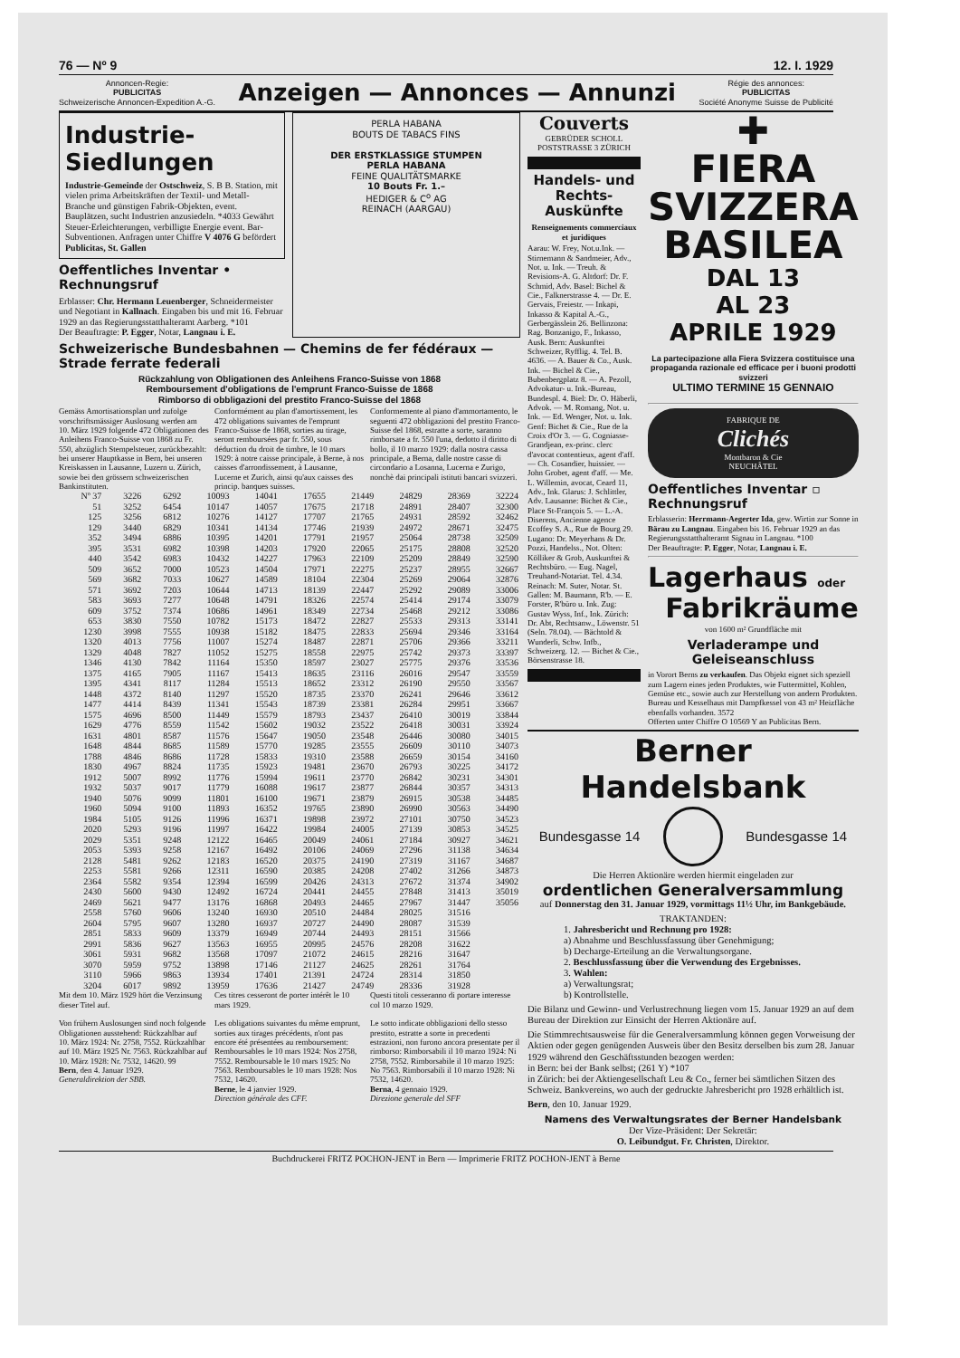76 — Nº 9 12. I. 1929
Annoncen-Regie:
PUBLICITAS
Schweizerische Annoncen-Expedition A.-G.
Anzeigen — Annonces — Annunzi
Régie des annonces:
PUBLICITAS
Société Anonyme Suisse de Publicité
Industrie-Siedlungen
Industrie-Gemeinde der Ostschweiz, S. B B. Station, mit vielen prima Arbeitskräften der Textil- und Metall-Branche und günstigen Fabrik-Objekten, event. Bauplätzen, sucht Industrien anzusiedeln. *4033 Gewährt Steuer-Erleichterungen, verbilligte Energie event. Bar-Subventionen. Anfragen unter Chiffre V 4076 G befördert Publicitas, St. Gallen
Oeffentliches Inventar • Rechnungsruf
Erblasser: Chr. Hermann Leuenberger, Schneidermeister und Negotiant in Kallnach. Eingaben bis und mit 16. Februar 1929 an das Regierungsstatthalteramt Aarberg. *101
Der Beauftragte: P. Egger, Notar, Langnau i. E.
PERLA HABANA
BOUTS DE TABACS FINS
DER ERSTKLASSIGE STUMPEN
PERLA HABANA
FEINE QUALITÄTSMARKE
10 Bouts Fr. 1.–
HEDIGER & C<sup>o</sup> AG
REINACH (AARGAU)
Schweizerische Bundesbahnen — Chemins de fer fédéraux — Strade ferrate federali
Rückzahlung von Obligationen des Anleihens Franco-Suisse von 1868
Remboursement d'obligations de l'emprunt Franco-Suisse de 1868
Rimborso di obbligazioni del prestito Franco-Suisse del 1868
Gemäss Amortisationsplan und zufolge vorschriftsmässiger Auslosung werden am 10. März 1929 folgende 472 Obligationen des Anleihens Franco-Suisse von 1868 zu Fr. 550, abzüglich Stempelsteuer, zurückbezahlt: bei unserer Hauptkasse in Bern, bei unseren Kreiskassen in Lausanne, Luzern u. Zürich, sowie bei den grössern schweizerischen Bankinstituten.
Conformément au plan d'amortissement, les 472 obligations suivantes de l'emprunt Franco-Suisse de 1868, sorties au tirage, seront remboursées par fr. 550, sous déduction du droit de timbre, le 10 mars 1929: à notre caisse principale, à Berne, à nos caisses d'arrondissement, à Lausanne, Lucerne et Zurich, ainsi qu'aux caisses des princip. banques suisses.
Conformemente al piano d'ammortamento, le seguenti 472 obbligazioni del prestito Franco-Suisse del 1868, estratte a sorte, saranno rimborsate a fr. 550 l'una, dedotto il diritto di bollo, il 10 marzo 1929: dalla nostra cassa principale, a Berna, dalle nostre casse di circondario a Losanna, Lucerna e Zurigo, nonchè dai principali istituti bancari svizzeri.
| Nº 37 | 3226 | 6292 | 10093 | 14041 | 17655 | 21449 | 24829 | 28369 | 32224 |
| 51 | 3252 | 6454 | 10147 | 14057 | 17675 | 21718 | 24891 | 28407 | 32300 |
| 125 | 3256 | 6812 | 10276 | 14127 | 17707 | 21765 | 24931 | 28592 | 32462 |
| 129 | 3440 | 6829 | 10341 | 14134 | 17746 | 21939 | 24972 | 28671 | 32475 |
| 352 | 3494 | 6886 | 10395 | 14201 | 17791 | 21957 | 25064 | 28738 | 32509 |
| 395 | 3531 | 6982 | 10398 | 14203 | 17920 | 22065 | 25175 | 28808 | 32520 |
| 440 | 3542 | 6983 | 10432 | 14227 | 17963 | 22109 | 25209 | 28849 | 32590 |
| 509 | 3652 | 7000 | 10523 | 14504 | 17971 | 22275 | 25237 | 28955 | 32667 |
| 569 | 3682 | 7033 | 10627 | 14589 | 18104 | 22304 | 25269 | 29064 | 32876 |
| 571 | 3692 | 7203 | 10644 | 14713 | 18139 | 22447 | 25292 | 29089 | 33006 |
| 583 | 3693 | 7277 | 10648 | 14791 | 18326 | 22574 | 25414 | 29174 | 33079 |
| 609 | 3752 | 7374 | 10686 | 14961 | 18349 | 22734 | 25468 | 29212 | 33086 |
| 653 | 3830 | 7550 | 10782 | 15173 | 18472 | 22827 | 25533 | 29313 | 33141 |
| 1230 | 3998 | 7555 | 10938 | 15182 | 18475 | 22833 | 25694 | 29346 | 33164 |
| 1320 | 4013 | 7756 | 11007 | 15274 | 18487 | 22871 | 25706 | 29366 | 33211 |
| 1329 | 4048 | 7827 | 11052 | 15275 | 18558 | 22975 | 25742 | 29373 | 33397 |
| 1346 | 4130 | 7842 | 11164 | 15350 | 18597 | 23027 | 25775 | 29376 | 33536 |
| 1375 | 4165 | 7905 | 11167 | 15413 | 18635 | 23116 | 26016 | 29547 | 33559 |
| 1395 | 4341 | 8117 | 11284 | 15513 | 18652 | 23312 | 26190 | 29550 | 33567 |
| 1448 | 4372 | 8140 | 11297 | 15520 | 18735 | 23370 | 26241 | 29646 | 33612 |
| 1477 | 4414 | 8439 | 11341 | 15543 | 18739 | 23381 | 26284 | 29951 | 33667 |
| 1575 | 4696 | 8500 | 11449 | 15579 | 18793 | 23437 | 26410 | 30019 | 33844 |
| 1629 | 4776 | 8559 | 11542 | 15602 | 19032 | 23522 | 26418 | 30031 | 33924 |
| 1631 | 4801 | 8587 | 11576 | 15647 | 19050 | 23548 | 26446 | 30080 | 34015 |
| 1648 | 4844 | 8685 | 11589 | 15770 | 19285 | 23555 | 26609 | 30110 | 34073 |
| 1788 | 4846 | 8686 | 11728 | 15833 | 19310 | 23588 | 26659 | 30154 | 34160 |
| 1830 | 4967 | 8824 | 11735 | 15923 | 19481 | 23670 | 26793 | 30225 | 34172 |
| 1912 | 5007 | 8992 | 11776 | 15994 | 19611 | 23770 | 26842 | 30231 | 34301 |
| 1932 | 5037 | 9017 | 11779 | 16088 | 19617 | 23877 | 26844 | 30357 | 34313 |
| 1940 | 5076 | 9099 | 11801 | 16100 | 19671 | 23879 | 26915 | 30538 | 34485 |
| 1960 | 5094 | 9100 | 11893 | 16352 | 19765 | 23890 | 26990 | 30563 | 34490 |
| 1984 | 5105 | 9126 | 11996 | 16371 | 19898 | 23972 | 27101 | 30750 | 34523 |
| 2020 | 5293 | 9196 | 11997 | 16422 | 19984 | 24005 | 27139 | 30853 | 34525 |
| 2029 | 5351 | 9248 | 12122 | 16465 | 20049 | 24061 | 27184 | 30927 | 34621 |
| 2053 | 5393 | 9258 | 12167 | 16492 | 20106 | 24069 | 27296 | 31138 | 34634 |
| 2128 | 5481 | 9262 | 12183 | 16520 | 20375 | 24190 | 27319 | 31167 | 34687 |
| 2253 | 5581 | 9266 | 12311 | 16590 | 20385 | 24208 | 27402 | 31266 | 34873 |
| 2364 | 5582 | 9354 | 12394 | 16599 | 20426 | 24313 | 27672 | 31374 | 34902 |
| 2430 | 5600 | 9430 | 12492 | 16724 | 20441 | 24455 | 27848 | 31413 | 35019 |
| 2469 | 5621 | 9477 | 13176 | 16868 | 20493 | 24465 | 27967 | 31447 | 35056 |
| 2558 | 5760 | 9606 | 13240 | 16930 | 20510 | 24484 | 28025 | 31516 | |
| 2604 | 5795 | 9607 | 13280 | 16937 | 20727 | 24490 | 28087 | 31539 | |
| 2851 | 5833 | 9609 | 13379 | 16949 | 20744 | 24493 | 28151 | 31566 | |
| 2991 | 5836 | 9627 | 13563 | 16955 | 20995 | 24576 | 28208 | 31622 | |
| 3061 | 5931 | 9682 | 13568 | 17097 | 21072 | 24615 | 28216 | 31647 | |
| 3070 | 5959 | 9752 | 13898 | 17146 | 21127 | 24625 | 28261 | 31764 | |
| 3110 | 5966 | 9863 | 13934 | 17401 | 21391 | 24724 | 28314 | 31850 | |
| 3204 | 6017 | 9892 | 13959 | 17636 | 21427 | 24749 | 28336 | 31928 | |
Mit dem 10. März 1929 hört die Verzinsung dieser Titel auf.
Von frühern Auslosungen sind noch folgende Obligationen ausstehend: Rückzahlbar auf 10. März 1924: Nr. 2758, 7552. Rückzahlbar auf 10. März 1925 Nr. 7563. Rückzahlbar auf 10. März 1928: Nr. 7532, 14620. 99
Bern, den 4. Januar 1929.
Generaldirektion der SBB.
Ces titres cesseront de porter intérêt le 10 mars 1929.
Les obligations suivantes du même emprunt, sorties aux tirages précédents, n'ont pas encore été présentées au remboursement: Remboursables le 10 mars 1924: Nos 2758, 7552. Remboursable le 10 mars 1925: No 7563. Remboursables le 10 mars 1928: Nos 7532, 14620.
Berne, le 4 janvier 1929.
Direction générale des CFF.
Questi titoli cesseranno di portare interesse col 10 marzo 1929.
Le sotto indicate obbligazioni dello stesso prestito, estratte a sorte in precedenti estrazioni, non furono ancora presentate per il rimborso: Rimborsabili il 10 marzo 1924: Ni 2758, 7552. Rimborsabile il 10 marzo 1925: No 7563. Rimborsabili il 10 marzo 1928: Ni 7532, 14620.
Berna, 4 gennaio 1929.
Direzione generale del SFF
Couverts
GEBRÜDER SCHOLL
POSTSTRASSE 3 ZÜRICH
Handels- und Rechts-Auskünfte
Renseignements commerciaux et juridiques
Aarau: W. Frey, Not.u.Ink. — Stirnemann & Sandmeier, Adv., Not. u. Ink. — Treuh. & Revisions-A. G. Altdorf: Dr. F. Schmid, Adv. Basel: Bichel & Cie., Falknerstrasse 4. — Dr. E. Gervais, Freiestr. — Inkapi, Inkasso & Kapital A.-G., Gerbergässlein 26. Bellinzona: Rag. Bonzanigo, F., Inkasso, Ausk. Bern: Auskunftei Schweizer, Ryfflig. 4. Tel. B. 4636. — A. Bauer & Co., Ausk. Ink. — Bichel & Cie., Bubenbergplatz 8. — A. Pezoll, Advokatur- u. Ink.-Bureau, Bundespl. 4. Biel: Dr. O. Häberli, Advok. — M. Romang, Not. u. Ink. — Ed. Wenger, Not. u. Ink. Genf: Bichet & Cie., Rue de la Croix d'Or 3. — G. Cogniasse-Grandjean, ex-princ. clerc d'avocat contentieux, agent d'aff. — Ch. Cosandier, huissier. — John Grobet, agent d'aff. — Me. L. Willemin, avocat, Ceard 11, Adv., Ink. Glarus: J. Schlittler, Adv. Lausanne: Bichet & Cie., Place St-François 5. — L.-A. Diserens, Ancienne agence Ecoffey S. A., Rue de Bourg 29. Lugano: Dr. Meyerhans & Dr. Pozzi, Handelss., Not. Olten: Kölliker & Grob, Auskunftei & Rechtsbüro. — Eug. Nagel, Treuhand-Notariat. Tel. 4.34. Reinach: M. Suter, Notar. St. Gallen: M. Baumann, R'b. — E. Forster, R'büro u. Ink. Zug: Gustav Wyss, Inf., Ink. Zürich: Dr. Abt, Rechtsanw., Löwenstr. 51 (Seln. 78.04). — Bächtold & Wunderli, Schw. Infb., Schweizerg. 12. — Bichet & Cie., Börsenstrasse 18.
✚
FIERA
SVIZZERA
BASILEA
DAL 13
AL 23
APRILE 1929
La partecipazione alla Fiera Svizzera costituisce una propaganda razionale ed efficace per i buoni prodotti svizzeri
ULTIMO TERMINE 15 GENNAIO
FABRIQUE DE
Clichés
Montbaron & Cie
NEUCHÂTEL
Oeffentliches Inventar ▫ Rechnungsruf
Erblasserin: Herrmann-Aegerter Ida, gew. Wirtin zur Sonne in Bärau zu Langnau. Eingaben bis 16. Februar 1929 an das Regierungsstatthalteramt Signau in Langnau. *100
Der Beauftragte: P. Egger, Notar, Langnau i. E.
Lagerhaus oder
Fabrikräume
von 1600 m² Grundfläche mit
Verladerampe und Geleiseanschluss
in Vorort Berns zu verkaufen. Das Objekt eignet sich speziell zum Lagern eines jeden Produktes, wie Futtermittel, Kohlen, Gemüse etc., sowie auch zur Herstellung von andern Produkten. Bureau und Kesselhaus mit Dampfkessel von 43 m² Heizfläche ebenfalls vorhanden. 3572
Offerten unter Chiffre O 10569 Y an Publicitas Bern.
Berner Handelsbank
Bundesgasse 14 Bundesgasse 14
Die Herren Aktionäre werden hiermit eingeladen zur
ordentlichen Generalversammlung
auf Donnerstag den 31. Januar 1929, vormittags 11½ Uhr, im Bankgebäude.
TRAKTANDEN:
1. Jahresbericht und Rechnung pro 1928:
a) Abnahme und Beschlussfassung über Genehmigung;
b) Decharge-Erteilung an die Verwaltungsorgane.
2. Beschlussfassung über die Verwendung des Ergebnisses.
3. Wahlen:
a) Verwaltungsrat;
b) Kontrollstelle.
Die Bilanz und Gewinn- und Verlustrechnung liegen vom 15. Januar 1929 an auf dem Bureau der Direktion zur Einsicht der Herren Aktionäre auf.
Die Stimmrechtsausweise für die Generalversammlung können gegen Vorweisung der Aktien oder gegen genügenden Ausweis über den Besitz derselben bis zum 28. Januar 1929 während den Geschäftsstunden bezogen werden:
in Bern: bei der Bank selbst; (261 Y) *107
in Zürich: bei der Aktiengesellschaft Leu & Co., ferner bei sämtlichen Sitzen des Schweiz. Bankvereins, wo auch der gedruckte Jahresbericht pro 1928 erhältlich ist.
Bern, den 10. Januar 1929.
Namens des Verwaltungsrates der Berner Handelsbank
Der Vize-Präsident: Der Sekretär:
O. Leibundgut. Fr. Christen, Direktor.
Buchdruckerei FRITZ POCHON-JENT in Bern — Imprimerie FRITZ POCHON-JENT à Berne